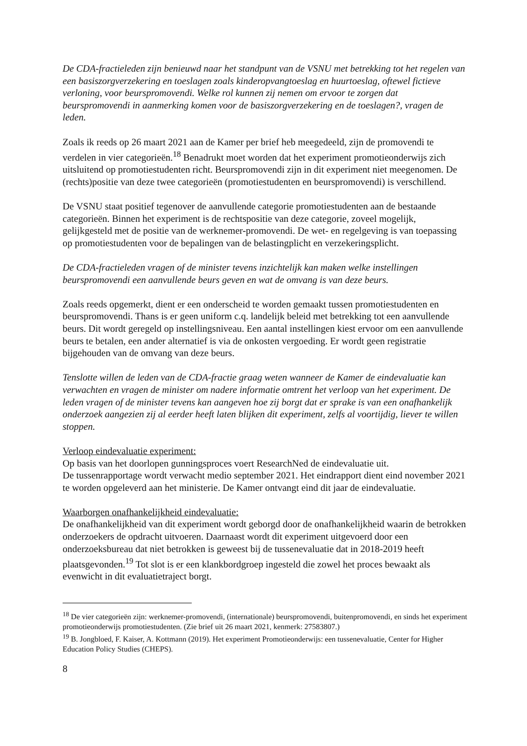De CDA-fractieleden zijn benieuwd naar het standpunt van de VSNU met betrekking tot het regelen van een basiszorgverzekering en toeslagen zoals kinderopvangtoeslag en huurtoeslag, oftewel fictieve verloning, voor beurspromovendi. Welke rol kunnen zij nemen om ervoor te zorgen dat beurspromovendi in aanmerking komen voor de basiszorgverzekering en de toeslagen?, vragen de leden.
Zoals ik reeds op 26 maart 2021 aan de Kamer per brief heb meegedeeld, zijn de promovendi te verdelen in vier categorieën.<sup>18</sup> Benadrukt moet worden dat het experiment promotieonderwijs zich uitsluitend op promotiestudenten richt. Beurspromovendi zijn in dit experiment niet meegenomen. De (rechts)positie van deze twee categorieën (promotiestudenten en beurspromovendi) is verschillend.
De VSNU staat positief tegenover de aanvullende categorie promotiestudenten aan de bestaande categorieën. Binnen het experiment is de rechtspositie van deze categorie, zoveel mogelijk, gelijkgesteld met de positie van de werknemer-promovendi. De wet- en regelgeving is van toepassing op promotiestudenten voor de bepalingen van de belastingplicht en verzekeringsplicht.
De CDA-fractieleden vragen of de minister tevens inzichtelijk kan maken welke instellingen beurspromovendi een aanvullende beurs geven en wat de omvang is van deze beurs.
Zoals reeds opgemerkt, dient er een onderscheid te worden gemaakt tussen promotiestudenten en beurspromovendi. Thans is er geen uniform c.q. landelijk beleid met betrekking tot een aanvullende beurs. Dit wordt geregeld op instellingsniveau. Een aantal instellingen kiest ervoor om een aanvullende beurs te betalen, een ander alternatief is via de onkosten vergoeding. Er wordt geen registratie bijgehouden van de omvang van deze beurs.
Tenslotte willen de leden van de CDA-fractie graag weten wanneer de Kamer de eindevaluatie kan verwachten en vragen de minister om nadere informatie omtrent het verloop van het experiment. De leden vragen of de minister tevens kan aangeven hoe zij borgt dat er sprake is van een onafhankelijk onderzoek aangezien zij al eerder heeft laten blijken dit experiment, zelfs al voortijdig, liever te willen stoppen.
Verloop eindevaluatie experiment:
Op basis van het doorlopen gunningsproces voert ResearchNed de eindevaluatie uit.
De tussenrapportage wordt verwacht medio september 2021. Het eindrapport dient eind november 2021 te worden opgeleverd aan het ministerie. De Kamer ontvangt eind dit jaar de eindevaluatie.
Waarborgen onafhankelijkheid eindevaluatie:
De onafhankelijkheid van dit experiment wordt geborgd door de onafhankelijkheid waarin de betrokken onderzoekers de opdracht uitvoeren. Daarnaast wordt dit experiment uitgevoerd door een onderzoeksbureau dat niet betrokken is geweest bij de tussenevaluatie dat in 2018-2019 heeft plaatsgevonden.<sup>19</sup> Tot slot is er een klankbordgroep ingesteld die zowel het proces bewaakt als evenwicht in dit evaluatietraject borgt.
<sup>18</sup> De vier categorieën zijn: werknemer-promovendi, (internationale) beurspromovendi, buitenpromovendi, en sinds het experiment promotieonderwijs promotiestudenten. (Zie brief uit 26 maart 2021, kenmerk: 27583807.)
<sup>19</sup> B. Jongbloed, F. Kaiser, A. Kottmann (2019). Het experiment Promotieonderwijs: een tussenevaluatie, Center for Higher Education Policy Studies (CHEPS).
8